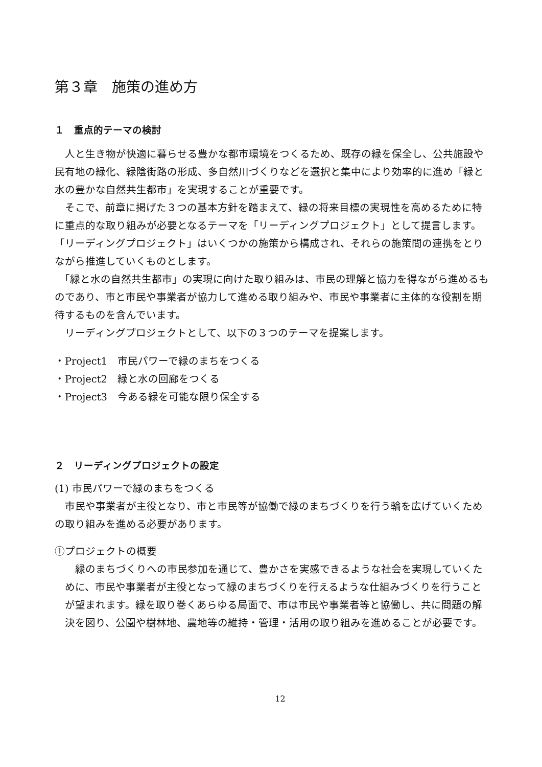第３章　施策の進め方
１　重点的テーマの検討
　人と生き物が快適に暮らせる豊かな都市環境をつくるため、既存の緑を保全し、公共施設や民有地の緑化、緑陰街路の形成、多自然川づくりなどを選択と集中により効率的に進め「緑と水の豊かな自然共生都市」を実現することが重要です。
　そこで、前章に掲げた３つの基本方針を踏まえて、緑の将来目標の実現性を高めるために特に重点的な取り組みが必要となるテーマを「リーディングプロジェクト」として提言します。「リーディングプロジェクト」はいくつかの施策から構成され、それらの施策間の連携をとりながら推進していくものとします。
　「緑と水の自然共生都市」の実現に向けた取り組みは、市民の理解と協力を得ながら進めるものであり、市と市民や事業者が協力して進める取り組みや、市民や事業者に主体的な役割を期待するものを含んでいます。
　リーディングプロジェクトとして、以下の３つのテーマを提案します。
・Project1　市民パワーで緑のまちをつくる
・Project2　緑と水の回廊をつくる
・Project3　今ある緑を可能な限り保全する
２　リーディングプロジェクトの設定
(1) 市民パワーで緑のまちをつくる
　市民や事業者が主役となり、市と市民等が協働で緑のまちづくりを行う輪を広げていくための取り組みを進める必要があります。
①プロジェクトの概要
　緑のまちづくりへの市民参加を通じて、豊かさを実感できるような社会を実現していくために、市民や事業者が主役となって緑のまちづくりを行えるような仕組みづくりを行うことが望まれます。緑を取り巻くあらゆる局面で、市は市民や事業者等と協働し、共に問題の解決を図り、公園や樹林地、農地等の維持・管理・活用の取り組みを進めることが必要です。
12